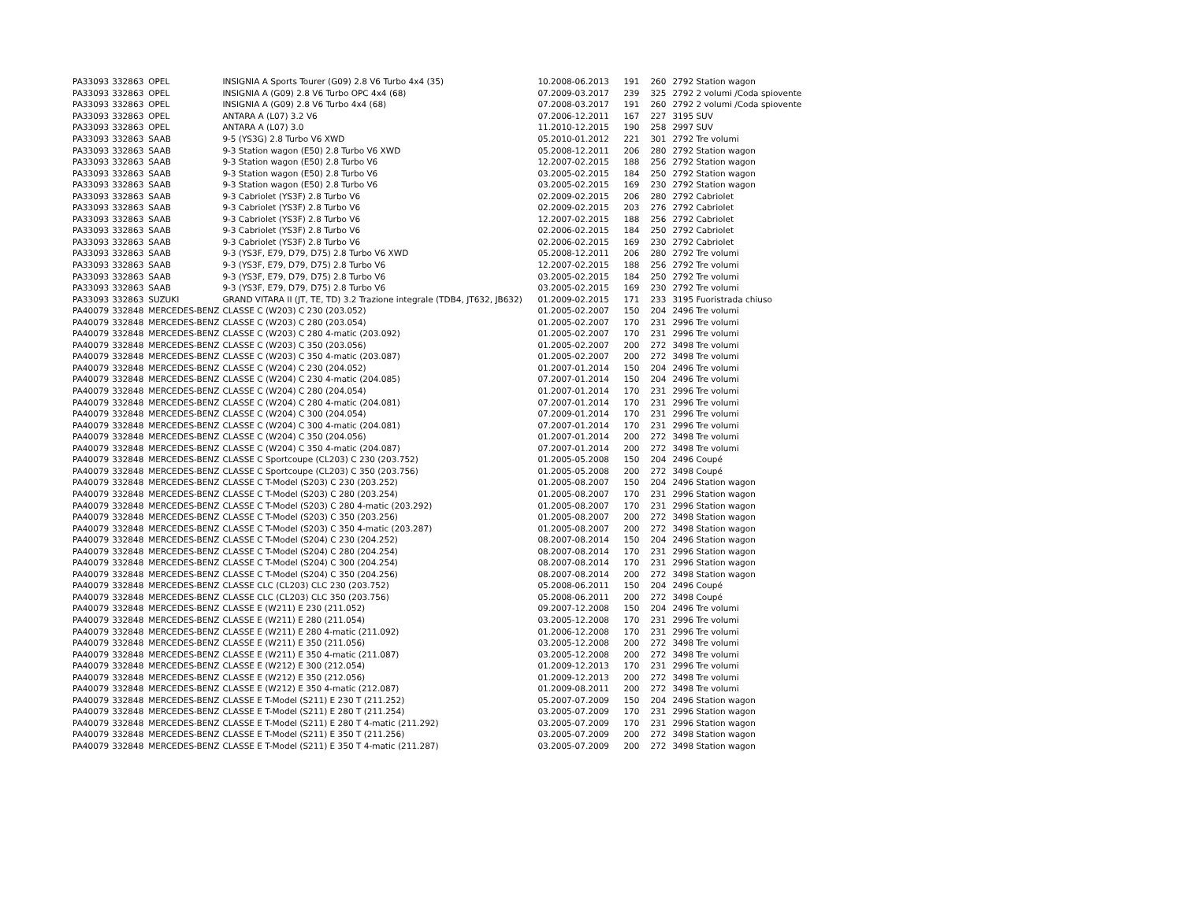| PA33093 | 332863 | OPEL | INSIGNIA A Sports Tourer (G09) 2.8 V6 Turbo 4x4 (35) | 10.2008-06.2013 | 191 | 260 | 2792 Station wagon |
| PA33093 | 332863 | OPEL | INSIGNIA A (G09) 2.8 V6 Turbo OPC 4x4 (68) | 07.2009-03.2017 | 239 | 325 | 2792 2 volumi /Coda spiovente |
| PA33093 | 332863 | OPEL | INSIGNIA A (G09) 2.8 V6 Turbo 4x4 (68) | 07.2008-03.2017 | 191 | 260 | 2792 2 volumi /Coda spiovente |
| PA33093 | 332863 | OPEL | ANTARA A (L07) 3.2 V6 | 07.2006-12.2011 | 167 | 227 | 3195 SUV |
| PA33093 | 332863 | OPEL | ANTARA A (L07) 3.0 | 11.2010-12.2015 | 190 | 258 | 2997 SUV |
| PA33093 | 332863 | SAAB | 9-5 (YS3G) 2.8 Turbo V6 XWD | 05.2010-01.2012 | 221 | 301 | 2792 Tre volumi |
| PA33093 | 332863 | SAAB | 9-3 Station wagon (E50) 2.8 Turbo V6 XWD | 05.2008-12.2011 | 206 | 280 | 2792 Station wagon |
| PA33093 | 332863 | SAAB | 9-3 Station wagon (E50) 2.8 Turbo V6 | 12.2007-02.2015 | 188 | 256 | 2792 Station wagon |
| PA33093 | 332863 | SAAB | 9-3 Station wagon (E50) 2.8 Turbo V6 | 03.2005-02.2015 | 184 | 250 | 2792 Station wagon |
| PA33093 | 332863 | SAAB | 9-3 Station wagon (E50) 2.8 Turbo V6 | 03.2005-02.2015 | 169 | 230 | 2792 Station wagon |
| PA33093 | 332863 | SAAB | 9-3 Cabriolet (YS3F) 2.8 Turbo V6 | 02.2009-02.2015 | 206 | 280 | 2792 Cabriolet |
| PA33093 | 332863 | SAAB | 9-3 Cabriolet (YS3F) 2.8 Turbo V6 | 02.2009-02.2015 | 203 | 276 | 2792 Cabriolet |
| PA33093 | 332863 | SAAB | 9-3 Cabriolet (YS3F) 2.8 Turbo V6 | 12.2007-02.2015 | 188 | 256 | 2792 Cabriolet |
| PA33093 | 332863 | SAAB | 9-3 Cabriolet (YS3F) 2.8 Turbo V6 | 02.2006-02.2015 | 184 | 250 | 2792 Cabriolet |
| PA33093 | 332863 | SAAB | 9-3 Cabriolet (YS3F) 2.8 Turbo V6 | 02.2006-02.2015 | 169 | 230 | 2792 Cabriolet |
| PA33093 | 332863 | SAAB | 9-3 (YS3F, E79, D79, D75) 2.8 Turbo V6 XWD | 05.2008-12.2011 | 206 | 280 | 2792 Tre volumi |
| PA33093 | 332863 | SAAB | 9-3 (YS3F, E79, D79, D75) 2.8 Turbo V6 | 12.2007-02.2015 | 188 | 256 | 2792 Tre volumi |
| PA33093 | 332863 | SAAB | 9-3 (YS3F, E79, D79, D75) 2.8 Turbo V6 | 03.2005-02.2015 | 184 | 250 | 2792 Tre volumi |
| PA33093 | 332863 | SAAB | 9-3 (YS3F, E79, D79, D75) 2.8 Turbo V6 | 03.2005-02.2015 | 169 | 230 | 2792 Tre volumi |
| PA33093 | 332863 | SUZUKI | GRAND VITARA II (JT, TE, TD) 3.2 Trazione integrale (TDB4, JT632, JB632) | 01.2009-02.2015 | 171 | 233 | 3195 Fuoristrada chiuso |
| PA40079 | 332848 | MERCEDES-BENZ | CLASSE C (W203) C 230 (203.052) | 01.2005-02.2007 | 150 | 204 | 2496 Tre volumi |
| PA40079 | 332848 | MERCEDES-BENZ | CLASSE C (W203) C 280 (203.054) | 01.2005-02.2007 | 170 | 231 | 2996 Tre volumi |
| PA40079 | 332848 | MERCEDES-BENZ | CLASSE C (W203) C 280 4-matic (203.092) | 01.2005-02.2007 | 170 | 231 | 2996 Tre volumi |
| PA40079 | 332848 | MERCEDES-BENZ | CLASSE C (W203) C 350 (203.056) | 01.2005-02.2007 | 200 | 272 | 3498 Tre volumi |
| PA40079 | 332848 | MERCEDES-BENZ | CLASSE C (W203) C 350 4-matic (203.087) | 01.2005-02.2007 | 200 | 272 | 3498 Tre volumi |
| PA40079 | 332848 | MERCEDES-BENZ | CLASSE C (W204) C 230 (204.052) | 01.2007-01.2014 | 150 | 204 | 2496 Tre volumi |
| PA40079 | 332848 | MERCEDES-BENZ | CLASSE C (W204) C 230 4-matic (204.085) | 07.2007-01.2014 | 150 | 204 | 2496 Tre volumi |
| PA40079 | 332848 | MERCEDES-BENZ | CLASSE C (W204) C 280 (204.054) | 01.2007-01.2014 | 170 | 231 | 2996 Tre volumi |
| PA40079 | 332848 | MERCEDES-BENZ | CLASSE C (W204) C 280 4-matic (204.081) | 07.2007-01.2014 | 170 | 231 | 2996 Tre volumi |
| PA40079 | 332848 | MERCEDES-BENZ | CLASSE C (W204) C 300 (204.054) | 07.2009-01.2014 | 170 | 231 | 2996 Tre volumi |
| PA40079 | 332848 | MERCEDES-BENZ | CLASSE C (W204) C 300 4-matic (204.081) | 07.2007-01.2014 | 170 | 231 | 2996 Tre volumi |
| PA40079 | 332848 | MERCEDES-BENZ | CLASSE C (W204) C 350 (204.056) | 01.2007-01.2014 | 200 | 272 | 3498 Tre volumi |
| PA40079 | 332848 | MERCEDES-BENZ | CLASSE C (W204) C 350 4-matic (204.087) | 07.2007-01.2014 | 200 | 272 | 3498 Tre volumi |
| PA40079 | 332848 | MERCEDES-BENZ | CLASSE C Sportcoupe (CL203) C 230 (203.752) | 01.2005-05.2008 | 150 | 204 | 2496 Coupé |
| PA40079 | 332848 | MERCEDES-BENZ | CLASSE C Sportcoupe (CL203) C 350 (203.756) | 01.2005-05.2008 | 200 | 272 | 3498 Coupé |
| PA40079 | 332848 | MERCEDES-BENZ | CLASSE C T-Model (S203) C 230 (203.252) | 01.2005-08.2007 | 150 | 204 | 2496 Station wagon |
| PA40079 | 332848 | MERCEDES-BENZ | CLASSE C T-Model (S203) C 280 (203.254) | 01.2005-08.2007 | 170 | 231 | 2996 Station wagon |
| PA40079 | 332848 | MERCEDES-BENZ | CLASSE C T-Model (S203) C 280 4-matic (203.292) | 01.2005-08.2007 | 170 | 231 | 2996 Station wagon |
| PA40079 | 332848 | MERCEDES-BENZ | CLASSE C T-Model (S203) C 350 (203.256) | 01.2005-08.2007 | 200 | 272 | 3498 Station wagon |
| PA40079 | 332848 | MERCEDES-BENZ | CLASSE C T-Model (S203) C 350 4-matic (203.287) | 01.2005-08.2007 | 200 | 272 | 3498 Station wagon |
| PA40079 | 332848 | MERCEDES-BENZ | CLASSE C T-Model (S204) C 230 (204.252) | 08.2007-08.2014 | 150 | 204 | 2496 Station wagon |
| PA40079 | 332848 | MERCEDES-BENZ | CLASSE C T-Model (S204) C 280 (204.254) | 08.2007-08.2014 | 170 | 231 | 2996 Station wagon |
| PA40079 | 332848 | MERCEDES-BENZ | CLASSE C T-Model (S204) C 300 (204.254) | 08.2007-08.2014 | 170 | 231 | 2996 Station wagon |
| PA40079 | 332848 | MERCEDES-BENZ | CLASSE C T-Model (S204) C 350 (204.256) | 08.2007-08.2014 | 200 | 272 | 3498 Station wagon |
| PA40079 | 332848 | MERCEDES-BENZ | CLASSE CLC (CL203) CLC 230 (203.752) | 05.2008-06.2011 | 150 | 204 | 2496 Coupé |
| PA40079 | 332848 | MERCEDES-BENZ | CLASSE CLC (CL203) CLC 350 (203.756) | 05.2008-06.2011 | 200 | 272 | 3498 Coupé |
| PA40079 | 332848 | MERCEDES-BENZ | CLASSE E (W211) E 230 (211.052) | 09.2007-12.2008 | 150 | 204 | 2496 Tre volumi |
| PA40079 | 332848 | MERCEDES-BENZ | CLASSE E (W211) E 280 (211.054) | 03.2005-12.2008 | 170 | 231 | 2996 Tre volumi |
| PA40079 | 332848 | MERCEDES-BENZ | CLASSE E (W211) E 280 4-matic (211.092) | 01.2006-12.2008 | 170 | 231 | 2996 Tre volumi |
| PA40079 | 332848 | MERCEDES-BENZ | CLASSE E (W211) E 350 (211.056) | 03.2005-12.2008 | 200 | 272 | 3498 Tre volumi |
| PA40079 | 332848 | MERCEDES-BENZ | CLASSE E (W211) E 350 4-matic (211.087) | 03.2005-12.2008 | 200 | 272 | 3498 Tre volumi |
| PA40079 | 332848 | MERCEDES-BENZ | CLASSE E (W212) E 300 (212.054) | 01.2009-12.2013 | 170 | 231 | 2996 Tre volumi |
| PA40079 | 332848 | MERCEDES-BENZ | CLASSE E (W212) E 350 (212.056) | 01.2009-12.2013 | 200 | 272 | 3498 Tre volumi |
| PA40079 | 332848 | MERCEDES-BENZ | CLASSE E (W212) E 350 4-matic (212.087) | 01.2009-08.2011 | 200 | 272 | 3498 Tre volumi |
| PA40079 | 332848 | MERCEDES-BENZ | CLASSE E T-Model (S211) E 230 T (211.252) | 05.2007-07.2009 | 150 | 204 | 2496 Station wagon |
| PA40079 | 332848 | MERCEDES-BENZ | CLASSE E T-Model (S211) E 280 T (211.254) | 03.2005-07.2009 | 170 | 231 | 2996 Station wagon |
| PA40079 | 332848 | MERCEDES-BENZ | CLASSE E T-Model (S211) E 280 T 4-matic (211.292) | 03.2005-07.2009 | 170 | 231 | 2996 Station wagon |
| PA40079 | 332848 | MERCEDES-BENZ | CLASSE E T-Model (S211) E 350 T (211.256) | 03.2005-07.2009 | 200 | 272 | 3498 Station wagon |
| PA40079 | 332848 | MERCEDES-BENZ | CLASSE E T-Model (S211) E 350 T 4-matic (211.287) | 03.2005-07.2009 | 200 | 272 | 3498 Station wagon |